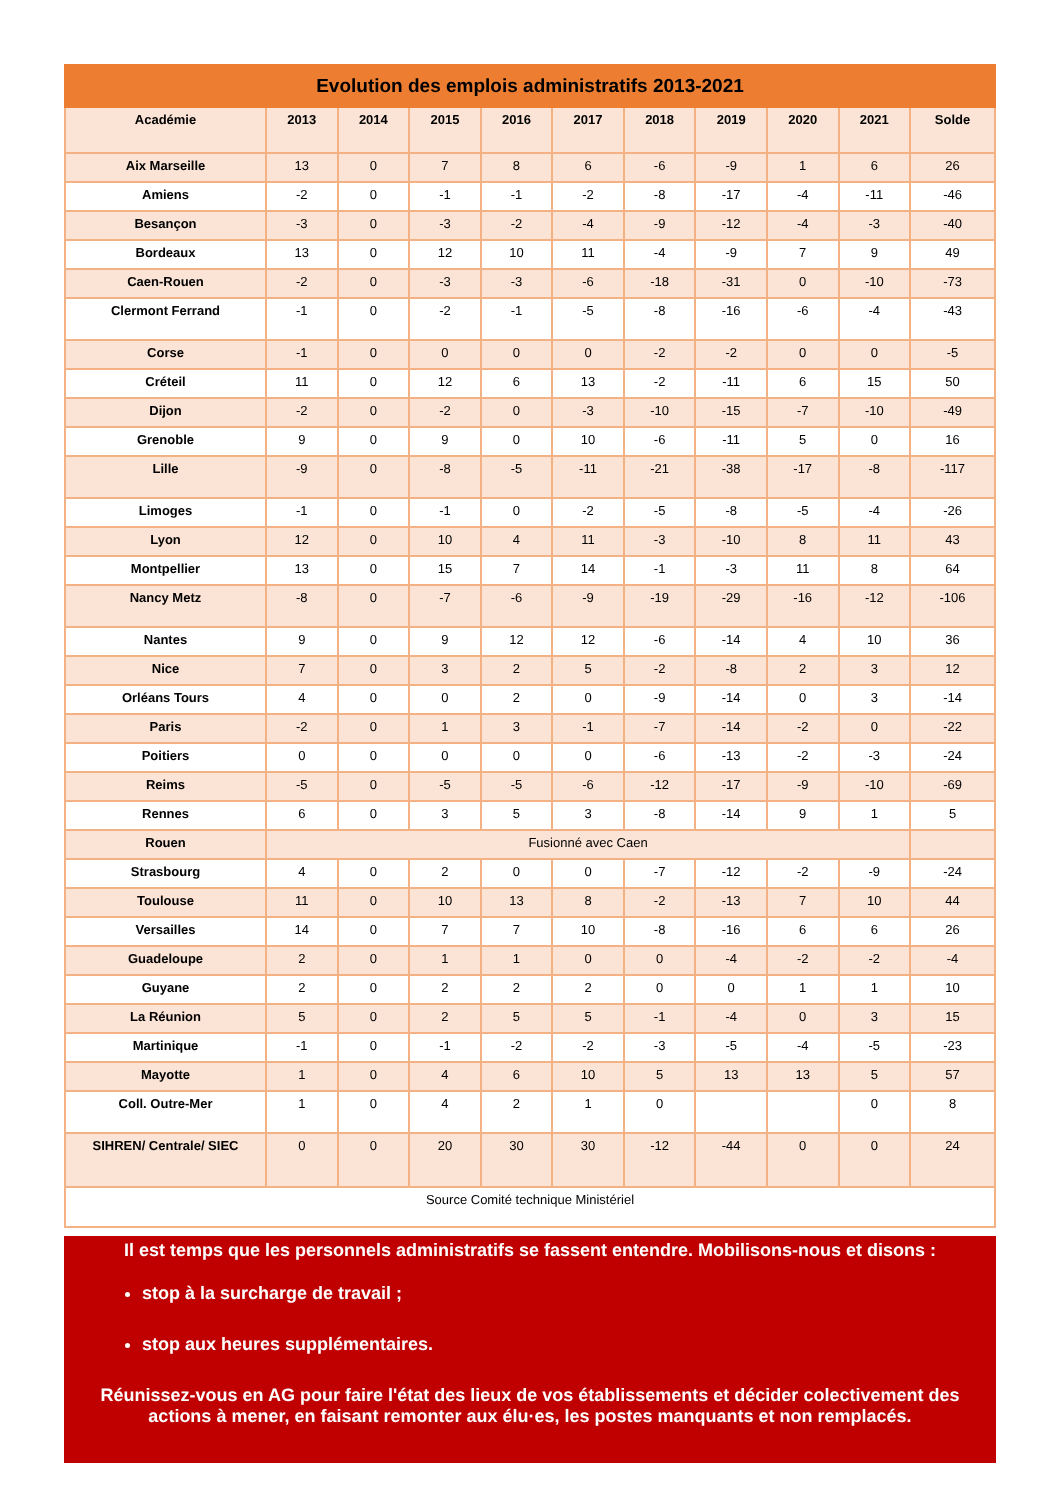| Evolution des emplois administratifs 2013-2021 | | | | | | | | | | |
| Académie | 2013 | 2014 | 2015 | 2016 | 2017 | 2018 | 2019 | 2020 | 2021 | Solde |
| Aix Marseille | 13 | 0 | 7 | 8 | 6 | -6 | -9 | 1 | 6 | 26 |
| Amiens | -2 | 0 | -1 | -1 | -2 | -8 | -17 | -4 | -11 | -46 |
| Besançon | -3 | 0 | -3 | -2 | -4 | -9 | -12 | -4 | -3 | -40 |
| Bordeaux | 13 | 0 | 12 | 10 | 11 | -4 | -9 | 7 | 9 | 49 |
| Caen-Rouen | -2 | 0 | -3 | -3 | -6 | -18 | -31 | 0 | -10 | -73 |
| Clermont Ferrand | -1 | 0 | -2 | -1 | -5 | -8 | -16 | -6 | -4 | -43 |
| Corse | -1 | 0 | 0 | 0 | 0 | -2 | -2 | 0 | 0 | -5 |
| Créteil | 11 | 0 | 12 | 6 | 13 | -2 | -11 | 6 | 15 | 50 |
| Dijon | -2 | 0 | -2 | 0 | -3 | -10 | -15 | -7 | -10 | -49 |
| Grenoble | 9 | 0 | 9 | 0 | 10 | -6 | -11 | 5 | 0 | 16 |
| Lille | -9 | 0 | -8 | -5 | -11 | -21 | -38 | -17 | -8 | -117 |
| Limoges | -1 | 0 | -1 | 0 | -2 | -5 | -8 | -5 | -4 | -26 |
| Lyon | 12 | 0 | 10 | 4 | 11 | -3 | -10 | 8 | 11 | 43 |
| Montpellier | 13 | 0 | 15 | 7 | 14 | -1 | -3 | 11 | 8 | 64 |
| Nancy Metz | -8 | 0 | -7 | -6 | -9 | -19 | -29 | -16 | -12 | -106 |
| Nantes | 9 | 0 | 9 | 12 | 12 | -6 | -14 | 4 | 10 | 36 |
| Nice | 7 | 0 | 3 | 2 | 5 | -2 | -8 | 2 | 3 | 12 |
| Orléans Tours | 4 | 0 | 0 | 2 | 0 | -9 | -14 | 0 | 3 | -14 |
| Paris | -2 | 0 | 1 | 3 | -1 | -7 | -14 | -2 | 0 | -22 |
| Poitiers | 0 | 0 | 0 | 0 | 0 | -6 | -13 | -2 | -3 | -24 |
| Reims | -5 | 0 | -5 | -5 | -6 | -12 | -17 | -9 | -10 | -69 |
| Rennes | 6 | 0 | 3 | 5 | 3 | -8 | -14 | 9 | 1 | 5 |
| Rouen | Fusionné avec Caen | | | | | | | | | |
| Strasbourg | 4 | 0 | 2 | 0 | 0 | -7 | -12 | -2 | -9 | -24 |
| Toulouse | 11 | 0 | 10 | 13 | 8 | -2 | -13 | 7 | 10 | 44 |
| Versailles | 14 | 0 | 7 | 7 | 10 | -8 | -16 | 6 | 6 | 26 |
| Guadeloupe | 2 | 0 | 1 | 1 | 0 | 0 | -4 | -2 | -2 | -4 |
| Guyane | 2 | 0 | 2 | 2 | 2 | 0 | 0 | 1 | 1 | 10 |
| La Réunion | 5 | 0 | 2 | 5 | 5 | -1 | -4 | 0 | 3 | 15 |
| Martinique | -1 | 0 | -1 | -2 | -2 | -3 | -5 | -4 | -5 | -23 |
| Mayotte | 1 | 0 | 4 | 6 | 10 | 5 | 13 | 13 | 5 | 57 |
| Coll. Outre-Mer | 1 | 0 | 4 | 2 | 1 | 0 | | | 0 | 8 |
| SIHREN/ Centrale/ SIEC | 0 | 0 | 20 | 30 | 30 | -12 | -44 | 0 | 0 | 24 |
| Source Comité technique Ministériel | | | | | | | | | | |
Il est temps que les personnels administratifs se fassent entendre. Mobilisons-nous et disons :
stop à la surcharge de travail ;
stop aux heures supplémentaires.
Réunissez-vous en AG pour faire l'état des lieux de vos établissements et décider colectivement des actions à mener, en faisant remonter aux élu·es, les postes manquants et non remplacés.